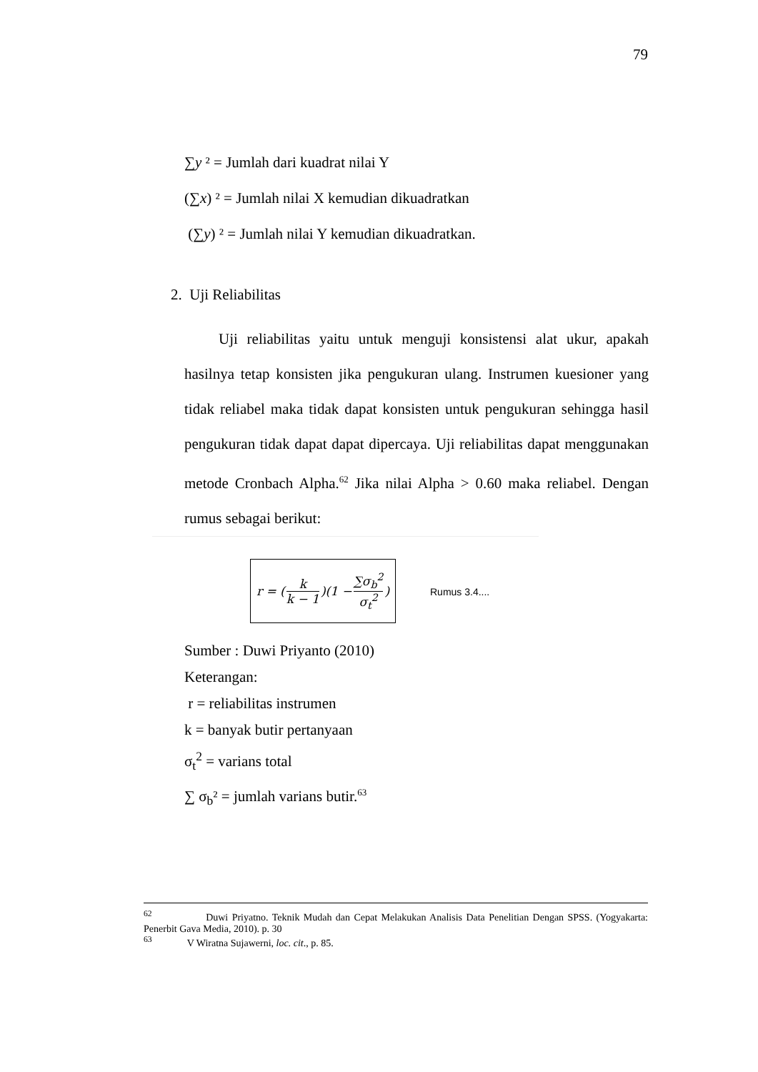79
∑y ² = Jumlah dari kuadrat nilai Y
(∑x) ² = Jumlah nilai X kemudian dikuadratkan
(∑y) ² = Jumlah nilai Y kemudian dikuadratkan.
2. Uji Reliabilitas
Uji reliabilitas yaitu untuk menguji konsistensi alat ukur, apakah hasilnya tetap konsisten jika pengukuran ulang. Instrumen kuesioner yang tidak reliabel maka tidak dapat konsisten untuk pengukuran sehingga hasil pengukuran tidak dapat dapat dipercaya. Uji reliabilitas dapat menggunakan metode Cronbach Alpha.<sup>62</sup> Jika nilai Alpha > 0.60 maka reliabel. Dengan rumus sebagai berikut:
r = (k k − 1)(1 − ∑σ<sub>b</sub><sup>2</sup> σ<sub>t</sub><sup>2</sup>)
Rumus 3.4....
Sumber : Duwi Priyanto (2010)
Keterangan:
r = reliabilitas instrumen
k = banyak butir pertanyaan
σ<sub>t</sub><sup>2</sup> = varians total
∑ σ<sub>b</sub>² = jumlah varians butir.<sup>63</sup>
<sup>62</sup> Duwi Priyatno. Teknik Mudah dan Cepat Melakukan Analisis Data Penelitian Dengan SPSS. (Yogyakarta: Penerbit Gava Media, 2010). p. 30
<sup>63</sup> V Wiratna Sujawerni, loc. cit., p. 85.